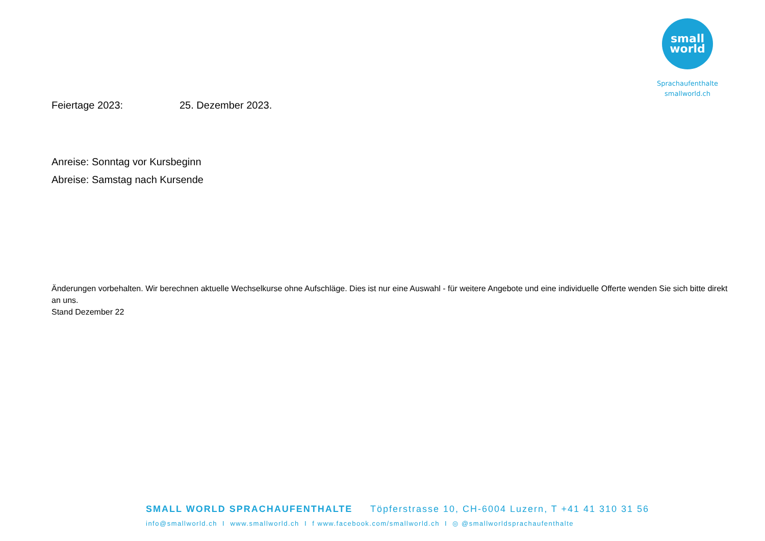small
world
Sprachaufenthalte
smallworld.ch
Feiertage 2023: 25. Dezember 2023.
Anreise: Sonntag vor Kursbeginn
Abreise: Samstag nach Kursende
Änderungen vorbehalten. Wir berechnen aktuelle Wechselkurse ohne Aufschläge. Dies ist nur eine Auswahl - für weitere Angebote und eine individuelle Offerte wenden Sie sich bitte direkt an uns.
Stand Dezember 22
SMALL WORLD SPRACHAUFENTHALTE Töpferstrasse 10, CH-6004 Luzern, T +41 41 310 31 56
info@smallworld.ch I www.smallworld.ch I f www.facebook.com/smallworld.ch I ◎ @smallworldsprachaufenthalte